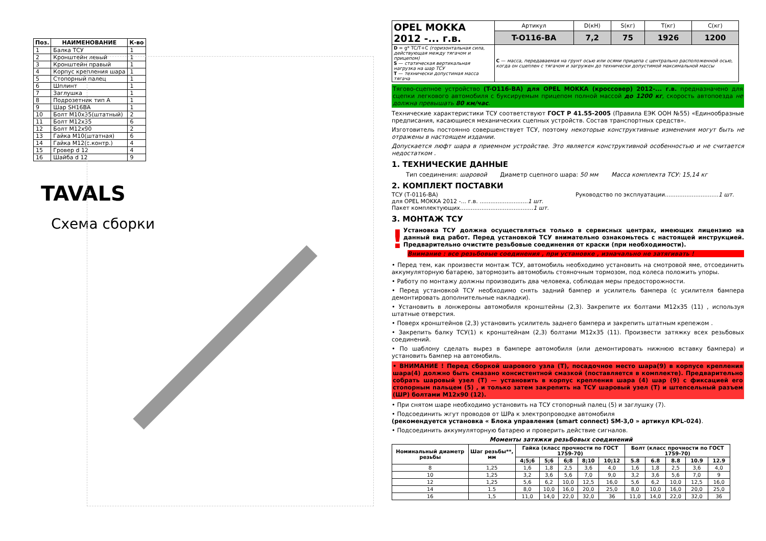| Поз. | НАИМЕНОВАНИЕ | К-во |
| --- | --- | --- |
| 1 | Балка ТСУ | 1 |
| 2 | Кронштейн левый | 1 |
| 3 | Кронштейн правый | 1 |
| 4 | Корпус крепления шара | 1 |
| 5 | Стопорный палец | 1 |
| 6 | Шплинт | 1 |
| 7 | Заглушка | 1 |
| 8 | Подрозетник тип А | 1 |
| 9 | Шар SH16BA | 1 |
| 10 | Болт М10х35(штатный) | 2 |
| 11 | Болт М12х35 | 6 |
| 12 | Болт М12х90 | 2 |
| 13 | Гайка М10(штатная) | 6 |
| 14 | Гайка М12(с.контр.) | 4 |
| 15 | Гровер d 12 | 4 |
| 16 | Шайба d 12 | 9 |
TAVALS
Схема сборки
| OPEL MOKKA 2012 -... г.в. | Артикул | D(кН) | S(кг) | T(кг) | C(кг) |
| | T-O116-BA | 7,2 | 75 | 1926 | 1200 |
| D = g* TC/T+C (горизонтальная сила, действующая между тягачом и прицепом) S — статическая вертикальная нагрузка на шар ТСУ T — технически допустимая масса тягача | C — масса, передаваемая на грунт осью или осями прицепа с центрально расположенной осью, когда он сцеплен с тягачом и загружен до технически допустимой максимальной массы | | | | |
Тягово-сцепное устройство (T-O116-BA) для OPEL MOKKA (кроссовер) 2012-... г.в. предназначено для сцепки легкового автомобиля с буксируемым прицепом полной массой до 1200 кг, скорость автопоезда не должна превышать 80 км/час.
Технические характеристики ТСУ соответствуют ГОСТ Р 41.55-2005 (Правила ЕЭК ООН №55) «Единообразные предписания, касающиеся механических сцепных устройств. Состав транспортных средств».
Изготовитель постоянно совершенствует ТСУ, поэтому некоторые конструктивные изменения могут быть не отражены в настоящем издании.
Допускается люфт шара в приемном устройстве. Это является конструктивной особенностью и не считается недостатком .
1. ТЕХНИЧЕСКИЕ ДАННЫЕ
Тип соединения: шаровой Диаметр сцепного шара: 50 мм Масса комплекта ТСУ: 15,14 кг
2. КОМПЛЕКТ ПОСТАВКИ
ТСУ (Т-0116-BA)
для OPEL MOKKA 2012 -... г.в. ...........................1 шт.
Пакет комплектующих.........................................1 шт.
Руководство по эксплуатации..............................1 шт.
3. МОНТАЖ ТСУ
!
Установка ТСУ должна осуществляться только в сервисных центрах, имеющих лицензию на данный вид работ. Перед установкой ТСУ внимательно ознакомьтесь с настоящей инструкцией. Предварительно очистите резьбовые соединения от краски (при необходимости).
Внимание : все резьбовые соединения , при установке , изначально не затягивать !
• Перед тем, как произвести монтаж ТСУ, автомобиль необходимо установить на смотровой яме, отсоединить аккумуляторную батарею, затормозить автомобиль стояночным тормозом, под колеса положить упоры.
• Работу по монтажу должны производить два человека, соблюдая меры предосторожности.
• Перед установкой ТСУ необходимо снять задний бампер и усилитель бампера (с усилителя бампера демонтировать дополнительные накладки).
• Установить в лонжероны автомобиля кронштейны (2,3). Закрепите их болтами М12х35 (11) , используя штатные отверстия.
• Поверх кронштейнов (2,3) установить усилитель заднего бампера и закрепить штатным крепежом .
• Закрепить балку ТСУ(1) к кронштейнам (2,3) болтами М12х35 (11). Произвести затяжку всех резьбовых соединений.
• По шаблону сделать вырез в бампере автомобиля (или демонтировать нижнюю вставку бампера) и установить бампер на автомобиль.
• ВНИМАНИЕ ! Перед сборкой шарового узла (Т), посадочное место шара(9) в корпусе крепления шара(4) должно быть смазано консистентной смазкой (поставляется в комплекте). Предварительно собрать шаровый узел (Т) — установить в корпус крепления шара (4) шар (9) с фиксацией его стопорным пальцем (5) , и только затем закрепить на ТСУ шаровый узел (Т) и штепсельный разъем (ШР) болтами М12х90 (12).
• При снятом шаре необходимо установить на ТСУ стопорный палец (5) и заглушку (7).
• Подсоединить жгут проводов от ШРа к электропроводке автомобиля
(рекомендуется установка « Блока управления (smart connect) SM-3,0 » артикул KPL-024).
• Подсоединить аккумуляторную батарею и проверить действие сигналов.
Моменты затяжки резьбовых соединений
| Номинальный диаметр резьбы | Шаг резьбы**, мм | Гайка (класс прочности по ГОСТ 1759-70) | | | | | Болт (класс прочности по ГОСТ 1759-70) | | | | |
| --- | --- | --- | --- | --- | --- | --- | --- | --- | --- | --- | --- |
| | | 4;5;6 | 5;6 | 6;8 | 8;10 | 10;12 | 5.8 | 6.8 | 8.8 | 10.9 | 12.9 |
| 8 | 1,25 | 1,6 | 1,8 | 2,5 | 3,6 | 4,0 | 1,6 | 1,8 | 2,5 | 3,6 | 4,0 |
| 10 | 1,25 | 3,2 | 3,6 | 5,6 | 7,0 | 9,0 | 3,2 | 3,6 | 5,6 | 7,0 | 9 |
| 12 | 1,25 | 5,6 | 6,2 | 10,0 | 12,5 | 16,0 | 5,6 | 6,2 | 10,0 | 12,5 | 16,0 |
| 14 | 1.5 | 8,0 | 10,0 | 16,0 | 20,0 | 25,0 | 8,0 | 10,0 | 16,0 | 20,0 | 25,0 |
| 16 | 1,5 | 11,0 | 14,0 | 22,0 | 32,0 | 36 | 11,0 | 14,0 | 22,0 | 32,0 | 36 |